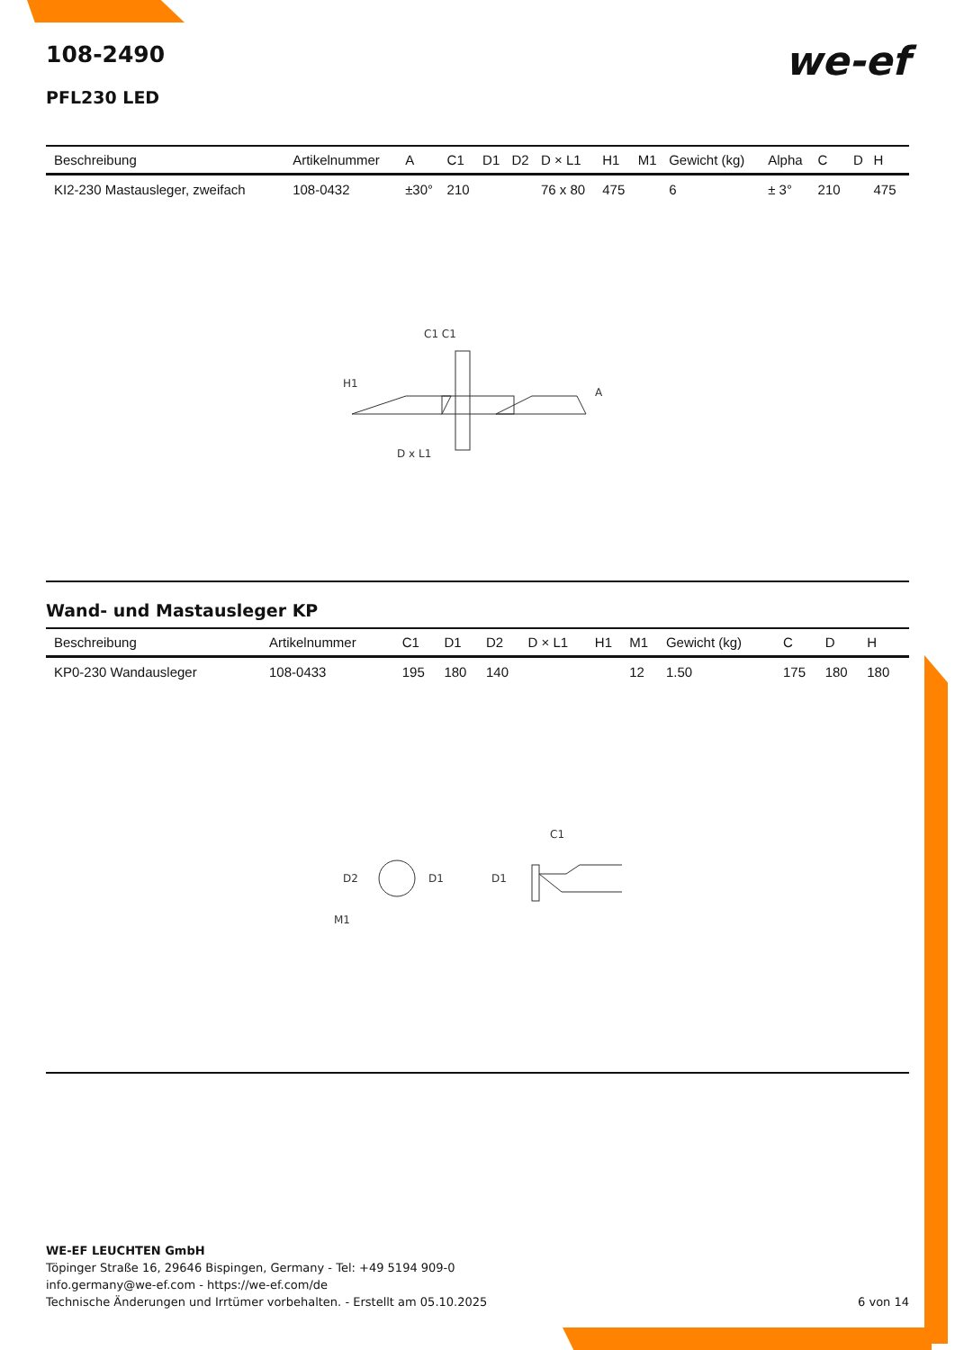108-2490
we-ef
PFL230 LED
| Beschreibung | Artikelnummer | A | C1 | D1 | D2 | D × L1 | H1 | M1 | Gewicht (kg) | Alpha | C | D | H |
| --- | --- | --- | --- | --- | --- | --- | --- | --- | --- | --- | --- | --- | --- |
| KI2-230 Mastausleger, zweifach | 108-0432 | ±30° | 210 | | | 76 x 80 | 475 | | 6 | ± 3° | 210 | | 475 |
C1 C1
H1
A
D x L1
Wand- und Mastausleger KP
| Beschreibung | Artikelnummer | C1 | D1 | D2 | D × L1 | H1 | M1 | Gewicht (kg) | C | D | H |
| --- | --- | --- | --- | --- | --- | --- | --- | --- | --- | --- | --- |
| KP0-230 Wandausleger | 108-0433 | 195 | 180 | 140 | | | 12 | 1.50 | 175 | 180 | 180 |
D2
D1
D1
C1
M1
WE-EF LEUCHTEN GmbH
Töpinger Straße 16, 29646 Bispingen, Germany - Tel: +49 5194 909-0
info.germany@we-ef.com - https://we-ef.com/de
Technische Änderungen und Irrtümer vorbehalten. - Erstellt am 05.10.2025 6 von 14